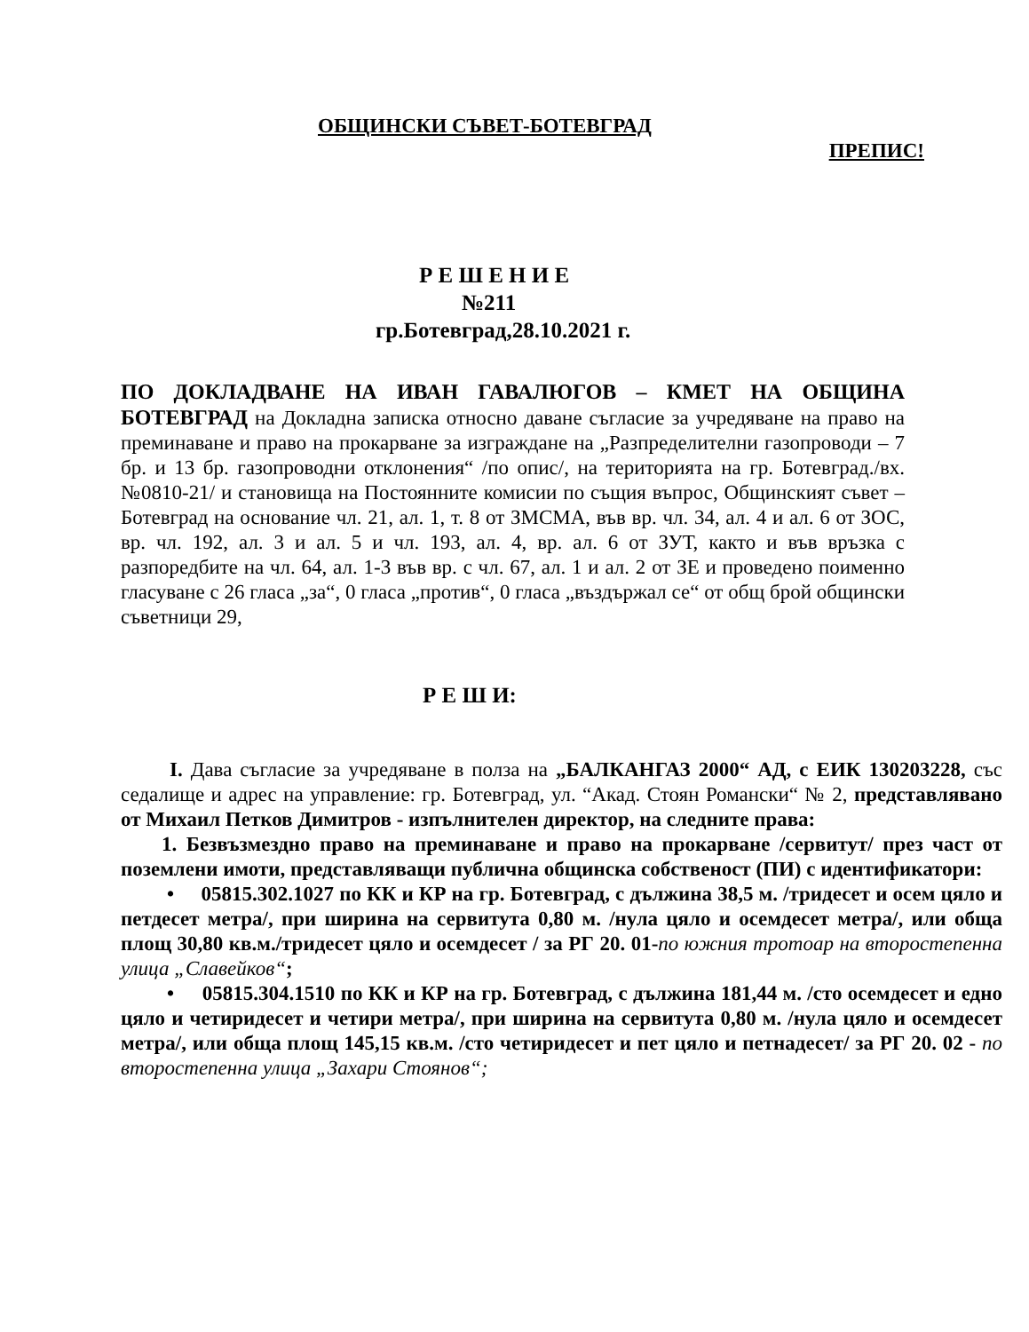ОБЩИНСКИ СЪВЕТ-БОТЕВГРАД
ПРЕПИС!
Р Е Ш Е Н И Е
№211
гр.Ботевград,28.10.2021 г.
ПО ДОКЛАДВАНЕ НА ИВАН ГАВАЛЮГОВ – КМЕТ НА ОБЩИНА БОТЕВГРАД на Докладна записка относно даване съгласие за учредяване на право на преминаване и право на прокарване за изграждане на „Разпределителни газопроводи – 7 бр. и 13 бр. газопроводни отклонения“ /по опис/, на територията на гр. Ботевград./вх.№0810-21/ и становища на Постоянните комисии по същия въпрос, Общинският съвет –Ботевград на основание чл. 21, ал. 1, т. 8 от ЗМСМА, във вр. чл. 34, ал. 4 и ал. 6 от ЗОС, вр. чл. 192, ал. 3 и ал. 5 и чл. 193, ал. 4, вр. ал. 6 от ЗУТ, както и във връзка с разпоредбите на чл. 64, ал. 1-3 във вр. с чл. 67, ал. 1 и ал. 2 от ЗЕ и проведено поименно гласуване с 26 гласа „за“, 0 гласа „против“, 0 гласа „въздържал се“ от общ брой общински съветници 29,
Р Е Ш И:
I. Дава съгласие за учредяване в полза на „БАЛКАНГАЗ 2000“ АД, с ЕИК 130203228, със седалище и адрес на управление: гр. Ботевград, ул. “Акад. Стоян Романски“ № 2, представлявано от Михаил Петков Димитров - изпълнителен директор, на следните права:
1. Безвъзмездно право на преминаване и право на прокарване /сервитут/ през част от поземлени имоти, представляващи публична общинска собственост (ПИ) с идентификатори:
• 05815.302.1027 по КК и КР на гр. Ботевград, с дължина 38,5 м. /тридесет и осем цяло и петдесет метра/, при ширина на сервитута 0,80 м. /нула цяло и осемдесет метра/, или обща площ 30,80 кв.м./тридесет цяло и осемдесет / за РГ 20. 01-по южния тротоар на второстепенна улица „Славейков“;
• 05815.304.1510 по КК и КР на гр. Ботевград, с дължина 181,44 м. /сто осемдесет и едно цяло и четиридесет и четири метра/, при ширина на сервитута 0,80 м. /нула цяло и осемдесет метра/, или обща площ 145,15 кв.м. /сто четиридесет и пет цяло и петнадесет/ за РГ 20. 02 - по второстепенна улица „Захари Стоянов“;